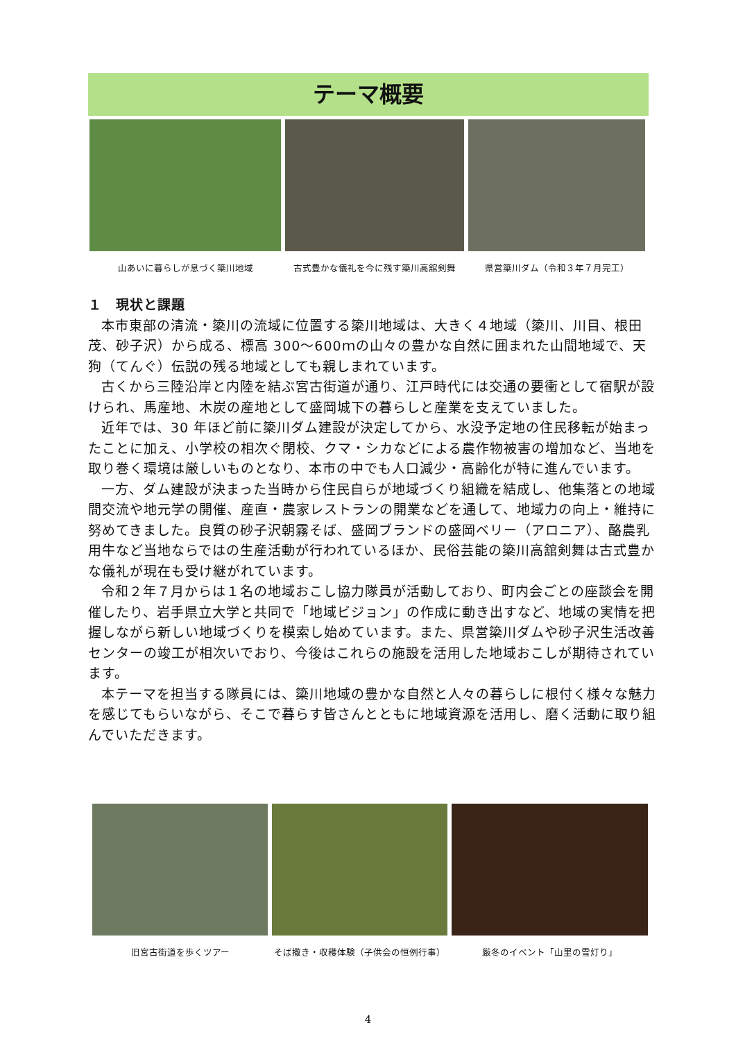テーマ概要
山あいに暮らしが息づく簗川地域 古式豊かな儀礼を今に残す簗川高舘剣舞
県営簗川ダム（令和３年７月完工）
１　現状と課題
本市東部の清流・簗川の流域に位置する簗川地域は、大きく４地域（簗川、川目、根田茂、砂子沢）から成る、標高 300～600ｍの山々の豊かな自然に囲まれた山間地域で、天狗（てんぐ）伝説の残る地域としても親しまれています。
古くから三陸沿岸と内陸を結ぶ宮古街道が通り、江戸時代には交通の要衝として宿駅が設けられ、馬産地、木炭の産地として盛岡城下の暮らしと産業を支えていました。
近年では、30 年ほど前に簗川ダム建設が決定してから、水没予定地の住民移転が始まったことに加え、小学校の相次ぐ閉校、クマ・シカなどによる農作物被害の増加など、当地を取り巻く環境は厳しいものとなり、本市の中でも人口減少・高齢化が特に進んでいます。
一方、ダム建設が決まった当時から住民自らが地域づくり組織を結成し、他集落との地域間交流や地元学の開催、産直・農家レストランの開業などを通して、地域力の向上・維持に努めてきました。良質の砂子沢朝霧そば、盛岡ブランドの盛岡ベリー（アロニア）、酪農乳用牛など当地ならではの生産活動が行われているほか、民俗芸能の簗川高舘剣舞は古式豊かな儀礼が現在も受け継がれています。
令和２年７月からは１名の地域おこし協力隊員が活動しており、町内会ごとの座談会を開催したり、岩手県立大学と共同で「地域ビジョン」の作成に動き出すなど、地域の実情を把握しながら新しい地域づくりを模索し始めています。また、県営簗川ダムや砂子沢生活改善センターの竣工が相次いでおり、今後はこれらの施設を活用した地域おこしが期待されています。
本テーマを担当する隊員には、簗川地域の豊かな自然と人々の暮らしに根付く様々な魅力を感じてもらいながら、そこで暮らす皆さんとともに地域資源を活用し、磨く活動に取り組んでいただきます。
旧宮古街道を歩くツアー そば撒き・収穫体験（子供会の恒例行事）
厳冬のイベント「山里の雪灯り」
4